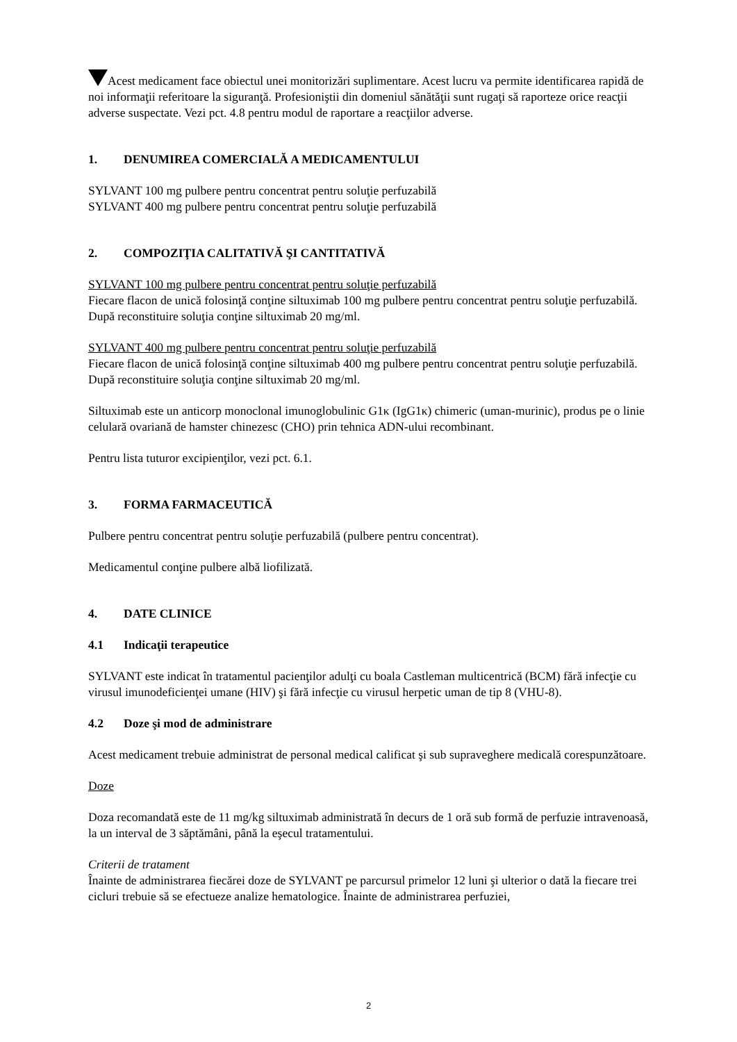Acest medicament face obiectul unei monitorizări suplimentare. Acest lucru va permite identificarea rapidă de noi informaţii referitoare la siguranţă. Profesioniştii din domeniul sănătăţii sunt rugaţi să raporteze orice reacţii adverse suspectate. Vezi pct. 4.8 pentru modul de raportare a reacţiilor adverse.
1. DENUMIREA COMERCIALĂ A MEDICAMENTULUI
SYLVANT 100 mg pulbere pentru concentrat pentru soluţie perfuzabilă
SYLVANT 400 mg pulbere pentru concentrat pentru soluţie perfuzabilă
2. COMPOZIŢIA CALITATIVĂ ŞI CANTITATIVĂ
SYLVANT 100 mg pulbere pentru concentrat pentru soluţie perfuzabilă
Fiecare flacon de unică folosinţă conţine siltuximab 100 mg pulbere pentru concentrat pentru soluţie perfuzabilă. După reconstituire soluţia conţine siltuximab 20 mg/ml.
SYLVANT 400 mg pulbere pentru concentrat pentru soluţie perfuzabilă
Fiecare flacon de unică folosinţă conţine siltuximab 400 mg pulbere pentru concentrat pentru soluţie perfuzabilă. După reconstituire soluţia conţine siltuximab 20 mg/ml.
Siltuximab este un anticorp monoclonal imunoglobulinic G1κ (IgG1κ) chimeric (uman-murinic), produs pe o linie celulară ovariană de hamster chinezesc (CHO) prin tehnica ADN-ului recombinant.
Pentru lista tuturor excipienţilor, vezi pct. 6.1.
3. FORMA FARMACEUTICĂ
Pulbere pentru concentrat pentru soluţie perfuzabilă (pulbere pentru concentrat).
Medicamentul conţine pulbere albă liofilizată.
4. DATE CLINICE
4.1 Indicaţii terapeutice
SYLVANT este indicat în tratamentul pacienţilor adulţi cu boala Castleman multicentrică (BCM) fără infecţie cu virusul imunodeficienţei umane (HIV) şi fără infecţie cu virusul herpetic uman de tip 8 (VHU-8).
4.2 Doze şi mod de administrare
Acest medicament trebuie administrat de personal medical calificat şi sub supraveghere medicală corespunzătoare.
Doze
Doza recomandată este de 11 mg/kg siltuximab administrată în decurs de 1 oră sub formă de perfuzie intravenoasă, la un interval de 3 săptămâni, până la eşecul tratamentului.
Criterii de tratament
Înainte de administrarea fiecărei doze de SYLVANT pe parcursul primelor 12 luni şi ulterior o dată la fiecare trei cicluri trebuie să se efectueze analize hematologice. Înainte de administrarea perfuziei,
2